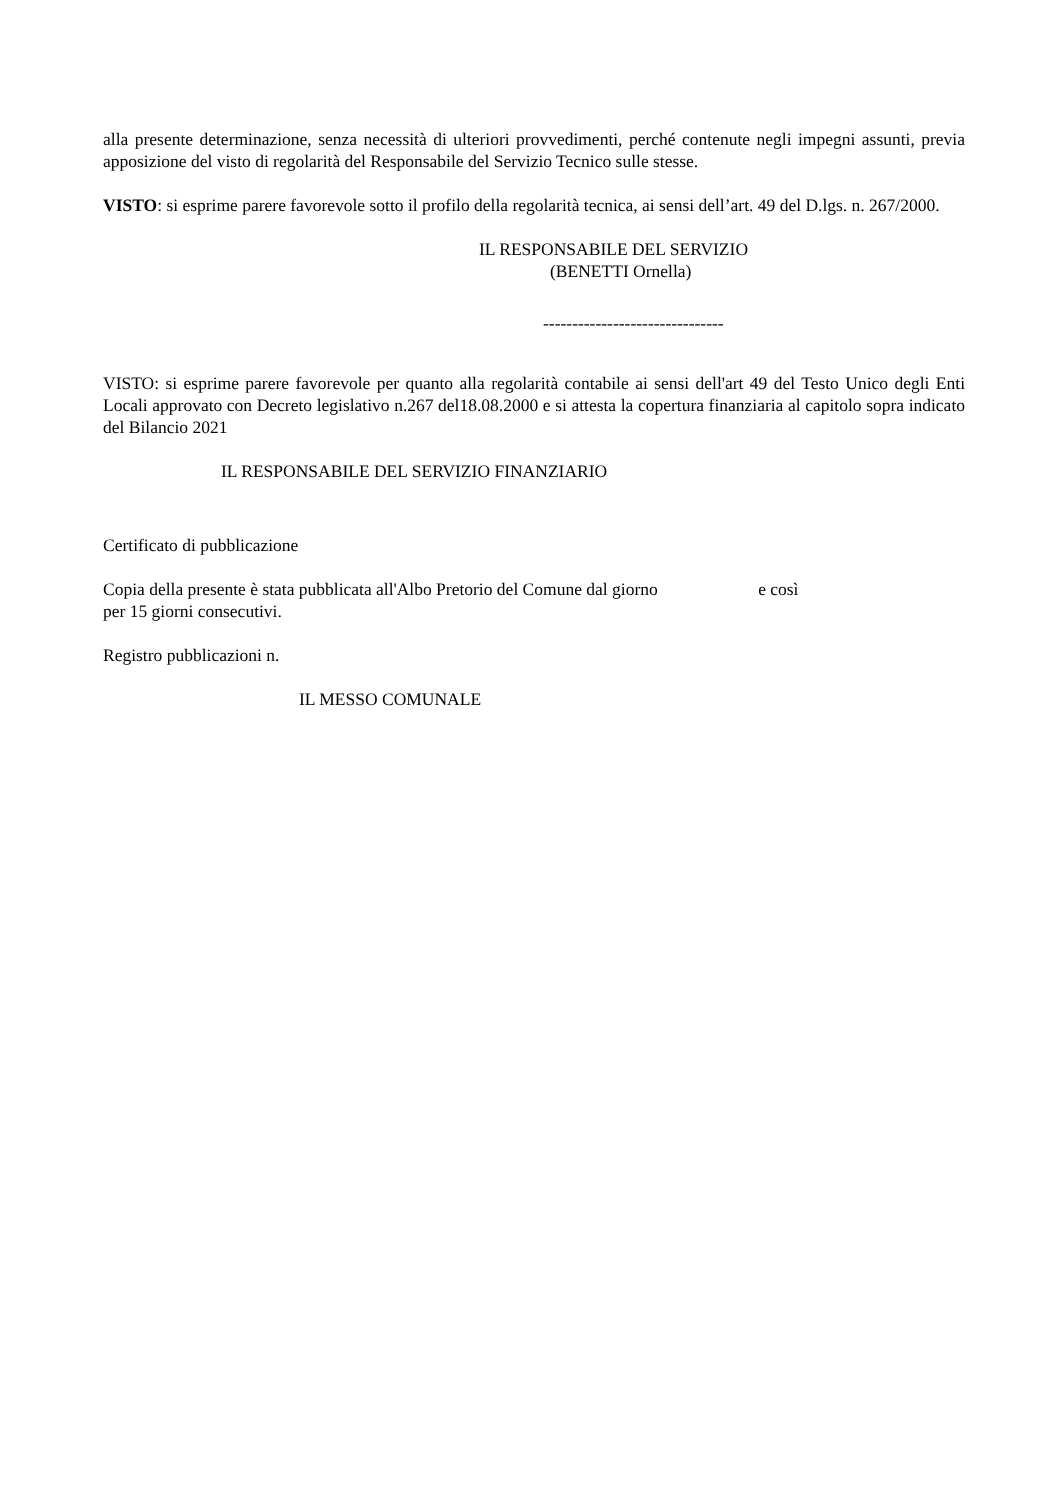alla presente determinazione, senza necessità di ulteriori provvedimenti, perché contenute negli impegni assunti, previa apposizione del visto di regolarità del Responsabile del Servizio Tecnico sulle stesse.
VISTO: si esprime parere favorevole sotto il profilo della regolarità tecnica, ai sensi dell’art. 49 del D.lgs. n. 267/2000.
IL RESPONSABILE DEL SERVIZIO
(BENETTI Ornella)
-------------------------------
VISTO: si esprime parere favorevole per quanto alla regolarità contabile ai sensi dell'art 49 del Testo Unico degli Enti Locali approvato con Decreto legislativo n.267 del18.08.2000 e si attesta la copertura finanziaria al capitolo sopra indicato del Bilancio 2021
IL RESPONSABILE DEL SERVIZIO FINANZIARIO
Certificato di pubblicazione
Copia della presente è stata pubblicata all'Albo Pretorio del Comune dal giorno e così
per 15 giorni consecutivi.
Registro pubblicazioni n.
IL MESSO COMUNALE